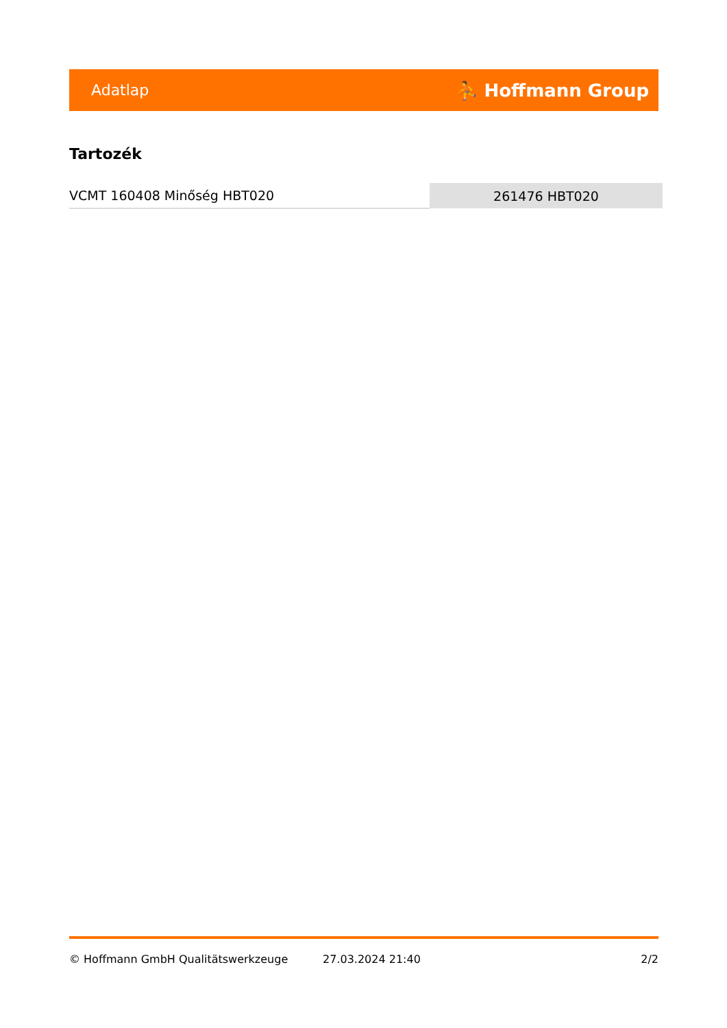Adatlap ⛹ Hoffmann Group
Tartozék
| VCMT 160408 Minőség HBT020 | 261476 HBT020 |
© Hoffmann GmbH Qualitätswerkzeuge 27.03.2024 21:40 2/2